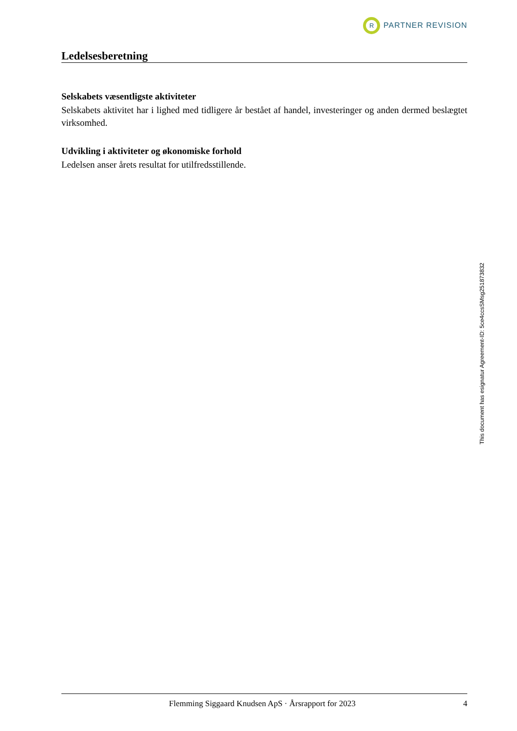R
PARTNER REVISION
Ledelsesberetning
Selskabets væsentligste aktiviteter
Selskabets aktivitet har i lighed med tidligere år bestået af handel, investeringer og anden dermed beslægtet virksomhed.
Udvikling i aktiviteter og økonomiske forhold
Ledelsen anser årets resultat for utilfredsstillende.
Flemming Siggaard Knudsen ApS · Årsrapport for 2023 4
This document has esignatur Agreement-ID: 5ce4ccsSMsg251873832